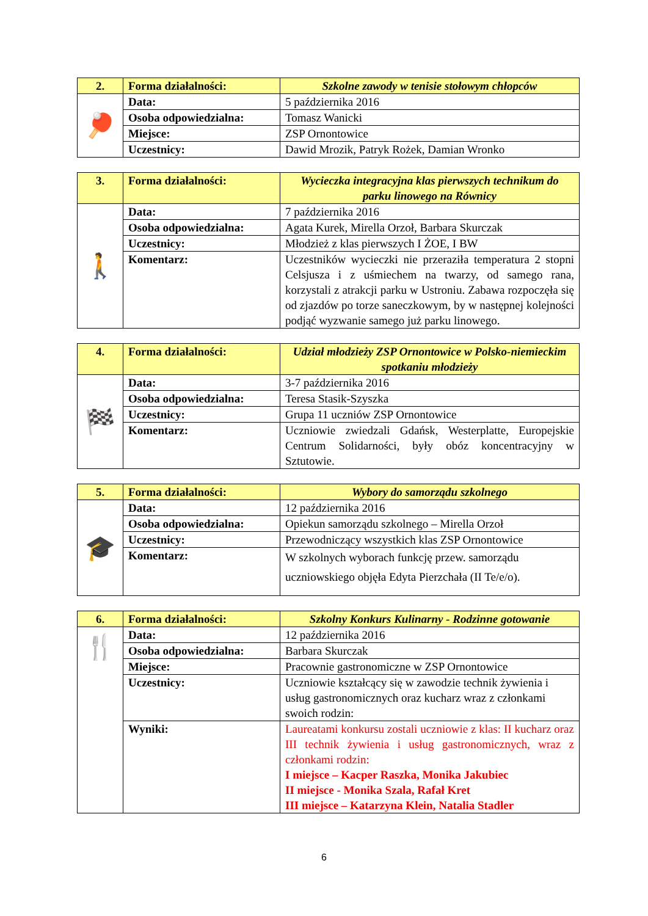| 2. | Forma działalności: | Szkolne zawody w tenisie stołowym chłopców |
| 🏓 | Data: | 5 października 2016 |
| | Osoba odpowiedzialna: | Tomasz Wanicki |
| | Miejsce: | ZSP Ornontowice |
| | Uczestnicy: | Dawid Mrozik, Patryk Rożek, Damian Wronko |
| 3. | Forma działalności: | Wycieczka integracyjna klas pierwszych technikum do parku linowego na Równicy |
| 🚶 | Data: | 7 października 2016 |
| | Osoba odpowiedzialna: | Agata Kurek, Mirella Orzoł, Barbara Skurczak |
| | Uczestnicy: | Młodzież z klas pierwszych I ŻOE, I BW |
| | Komentarz: | Uczestników wycieczki nie przeraziła temperatura 2 stopni Celsjusza i z uśmiechem na twarzy, od samego rana, korzystali z atrakcji parku w Ustroniu. Zabawa rozpoczęła się od zjazdów po torze saneczkowym, by w następnej kolejności podjąć wyzwanie samego już parku linowego. |
| 4. | Forma działalności: | Udział młodzieży ZSP Ornontowice w Polsko-niemieckim spotkaniu młodzieży |
| 🏁 | Data: | 3-7 października 2016 |
| | Osoba odpowiedzialna: | Teresa Stasik-Szyszka |
| | Uczestnicy: | Grupa 11 uczniów ZSP Ornontowice |
| | Komentarz: | Uczniowie zwiedzali Gdańsk, Westerplatte, Europejskie Centrum Solidarności, były obóz koncentracyjny w Sztutowie. |
| 5. | Forma działalności: | Wybory do samorządu szkolnego |
| 🎓 | Data: | 12 października 2016 |
| | Osoba odpowiedzialna: | Opiekun samorządu szkolnego – Mirella Orzoł |
| | Uczestnicy: | Przewodniczący wszystkich klas ZSP Ornontowice |
| | Komentarz: | W szkolnych wyborach funkcję przew. samorządu uczniowskiego objęła Edyta Pierzchała (II Te/e/o). |
| 6. | Forma działalności: | Szkolny Konkurs Kulinarny - Rodzinne gotowanie |
| 🍴 | Data: | 12 października 2016 |
| | Osoba odpowiedzialna: | Barbara Skurczak |
| | Miejsce: | Pracownie gastronomiczne w ZSP Ornontowice |
| | Uczestnicy: | Uczniowie kształcący się w zawodzie technik żywienia i usług gastronomicznych oraz kucharz wraz z członkami swoich rodzin: |
| | Wyniki: | Laureatami konkursu zostali uczniowie z klas: II kucharz oraz III technik żywienia i usług gastronomicznych, wraz z członkami rodzin: I miejsce – Kacper Raszka, Monika Jakubiec II miejsce - Monika Szala, Rafał Kret III miejsce – Katarzyna Klein, Natalia Stadler |
6